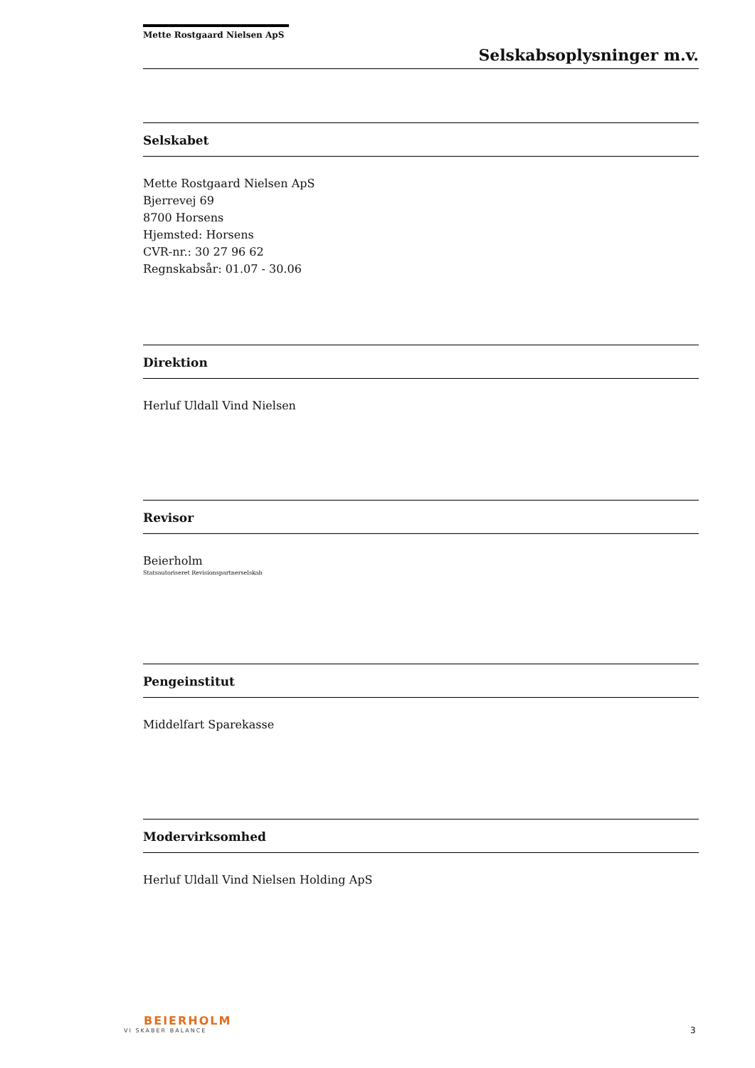Mette Rostgaard Nielsen ApS
Selskabsoplysninger m.v.
Selskabet
Mette Rostgaard Nielsen ApS
Bjerrevej 69
8700 Horsens
Hjemsted: Horsens
CVR-nr.: 30 27 96 62
Regnskabsår: 01.07 - 30.06
Direktion
Herluf Uldall Vind Nielsen
Revisor
Beierholm
Statsautoriseret Revisionspartnerselskab
Pengeinstitut
Middelfart Sparekasse
Modervirksomhed
Herluf Uldall Vind Nielsen Holding ApS
BEIERHOLM
VI SKABER BALANCE
3